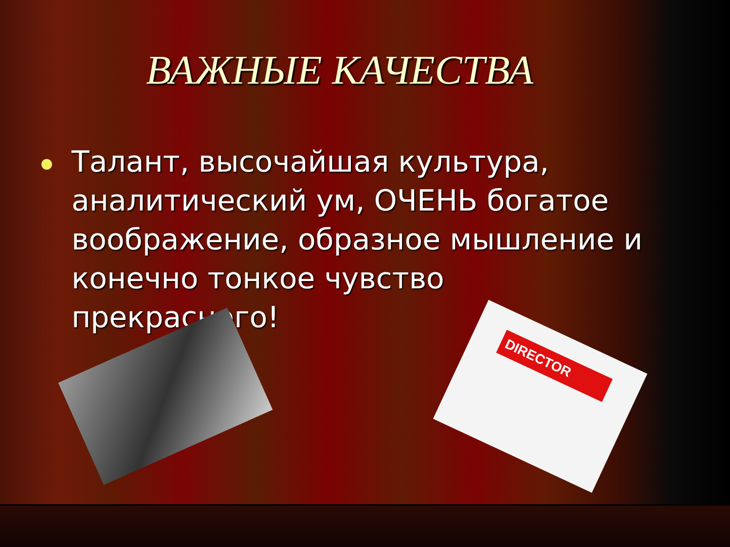ВАЖНЫЕ КАЧЕСТВА
Талант, высочайшая культура, аналитический ум, ОЧЕНЬ богатое воображение, образное мышление и конечно тонкое чувство прекрасного!
DIRECTOR